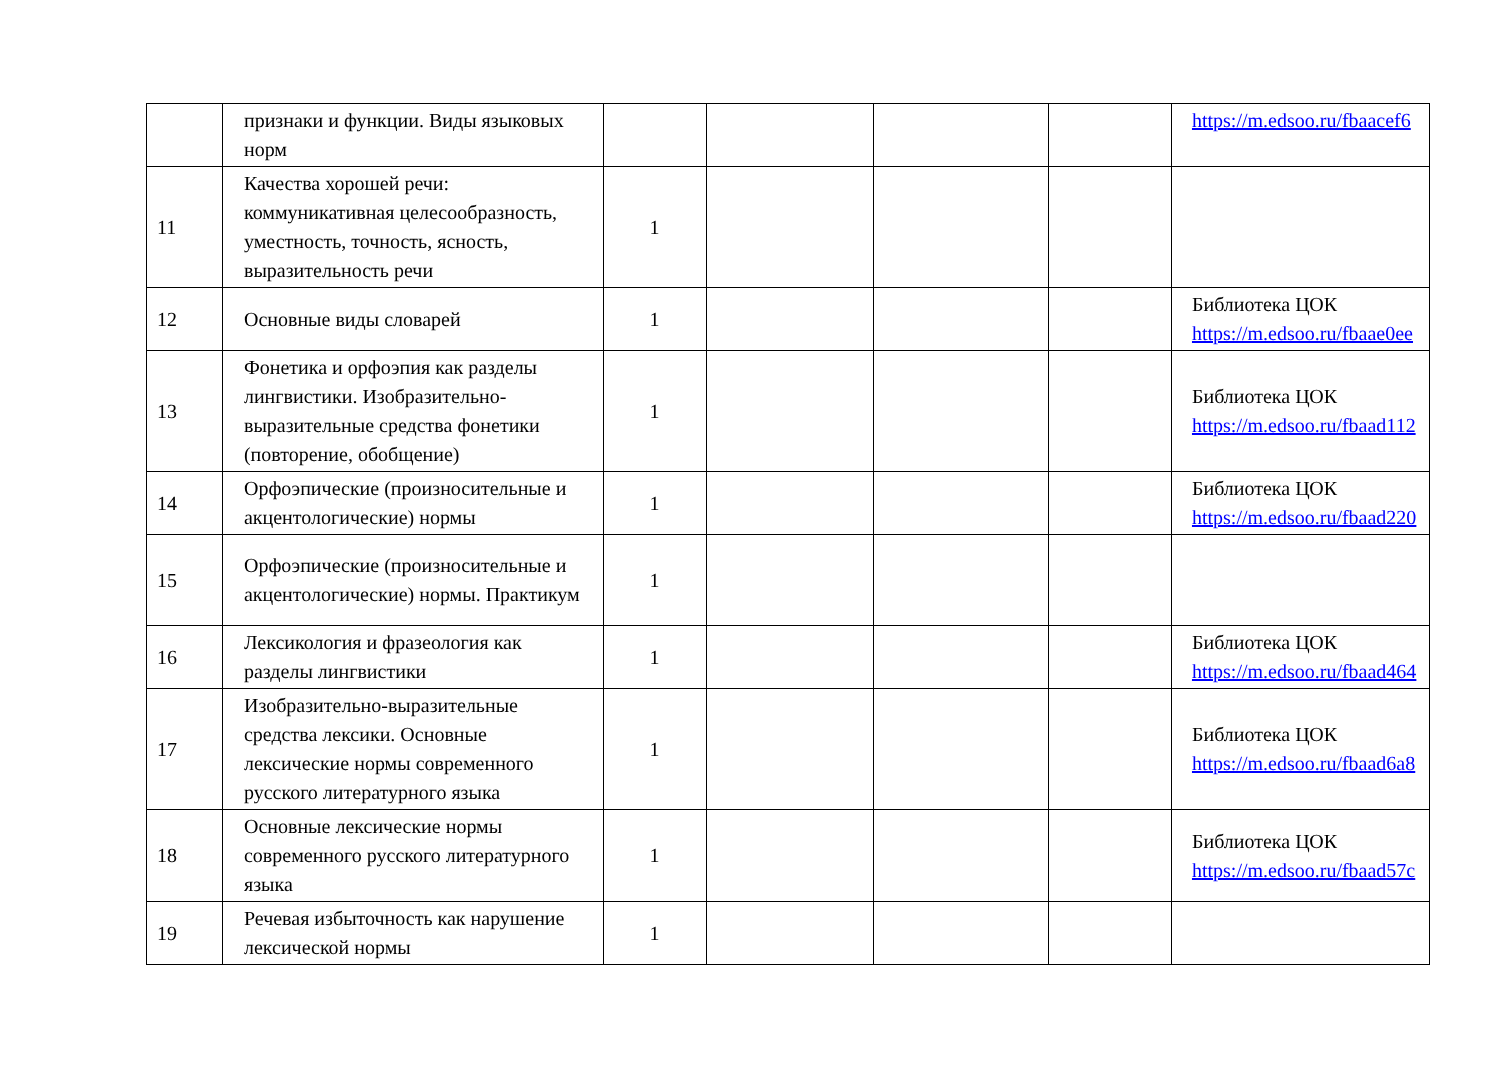| | признаки и функции. Виды языковых норм | | | | | https://m.edsoo.ru/fbaacef6 |
| 11 | Качества хорошей речи: коммуникативная целесообразность, уместность, точность, ясность, выразительность речи | 1 | | | | |
| 12 | Основные виды словарей | 1 | | | | Библиотека ЦОК https://m.edsoo.ru/fbaae0ee |
| 13 | Фонетика и орфоэпия как разделы лингвистики. Изобразительно-выразительные средства фонетики (повторение, обобщение) | 1 | | | | Библиотека ЦОК https://m.edsoo.ru/fbaad112 |
| 14 | Орфоэпические (произносительные и акцентологические) нормы | 1 | | | | Библиотека ЦОК https://m.edsoo.ru/fbaad220 |
| 15 | Орфоэпические (произносительные и акцентологические) нормы. Практикум | 1 | | | | |
| 16 | Лексикология и фразеология как разделы лингвистики | 1 | | | | Библиотека ЦОК https://m.edsoo.ru/fbaad464 |
| 17 | Изобразительно-выразительные средства лексики. Основные лексические нормы современного русского литературного языка | 1 | | | | Библиотека ЦОК https://m.edsoo.ru/fbaad6a8 |
| 18 | Основные лексические нормы современного русского литературного языка | 1 | | | | Библиотека ЦОК https://m.edsoo.ru/fbaad57c |
| 19 | Речевая избыточность как нарушение лексической нормы | 1 | | | | |